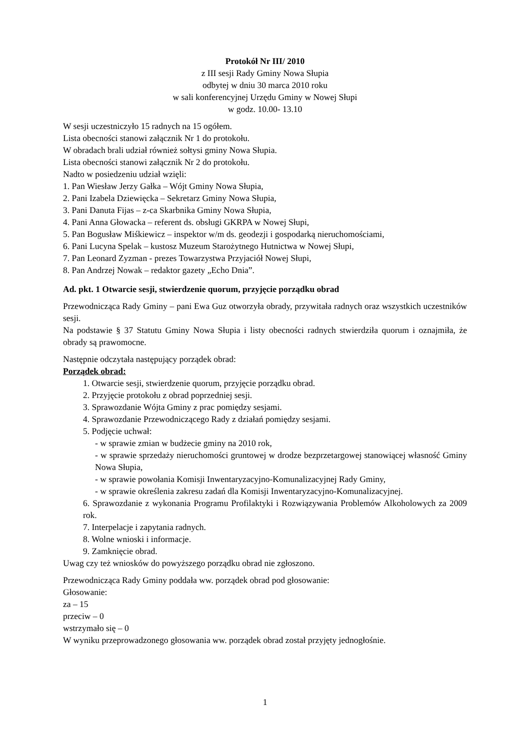Protokół Nr III/ 2010
z III sesji Rady Gminy Nowa Słupia
odbytej w dniu 30 marca 2010 roku
w sali konferencyjnej Urzędu Gminy w Nowej Słupi
w godz. 10.00- 13.10
W sesji uczestniczyło 15 radnych na 15 ogółem.
Lista obecności stanowi załącznik Nr 1 do protokołu.
W obradach brali udział również sołtysi gminy Nowa Słupia.
Lista obecności stanowi załącznik Nr 2 do protokołu.
Nadto w posiedzeniu udział wzięli:
1. Pan Wiesław Jerzy Gałka – Wójt Gminy Nowa Słupia,
2. Pani Izabela Dziewięcka – Sekretarz Gminy Nowa Słupia,
3. Pani Danuta Fijas – z-ca Skarbnika Gminy Nowa Słupia,
4. Pani Anna Głowacka – referent ds. obsługi GKRPA w Nowej Słupi,
5. Pan Bogusław Miśkiewicz – inspektor w/m ds. geodezji i gospodarką nieruchomościami,
6. Pani Lucyna Spelak – kustosz Muzeum Starożytnego Hutnictwa w Nowej Słupi,
7. Pan Leonard Zyzman - prezes Towarzystwa Przyjaciół Nowej Słupi,
8. Pan Andrzej Nowak – redaktor gazety „Echo Dnia”.
Ad. pkt. 1 Otwarcie sesji, stwierdzenie quorum, przyjęcie porządku obrad
Przewodnicząca Rady Gminy – pani Ewa Guz otworzyła obrady, przywitała radnych oraz wszystkich uczestników sesji.
Na podstawie § 37 Statutu Gminy Nowa Słupia i listy obecności radnych stwierdziła quorum i oznajmiła, że obrady są prawomocne.
Następnie odczytała następujący porządek obrad:
Porządek obrad:
1. Otwarcie sesji, stwierdzenie quorum, przyjęcie porządku obrad.
2. Przyjęcie protokołu z obrad poprzedniej sesji.
3. Sprawozdanie Wójta Gminy z prac pomiędzy sesjami.
4. Sprawozdanie Przewodniczącego Rady z działań pomiędzy sesjami.
5. Podjęcie uchwał:
- w sprawie zmian w budżecie gminy na 2010 rok,
- w sprawie sprzedaży nieruchomości gruntowej w drodze bezprzetargowej stanowiącej własność Gminy Nowa Słupia,
- w sprawie powołania Komisji Inwentaryzacyjno-Komunalizacyjnej Rady Gminy,
- w sprawie określenia zakresu zadań dla Komisji Inwentaryzacyjno-Komunalizacyjnej.
6. Sprawozdanie z wykonania Programu Profilaktyki i Rozwiązywania Problemów Alkoholowych za 2009 rok.
7. Interpelacje i zapytania radnych.
8. Wolne wnioski i informacje.
9. Zamknięcie obrad.
Uwag czy też wniosków do powyższego porządku obrad nie zgłoszono.
Przewodnicząca Rady Gminy poddała ww. porządek obrad pod głosowanie:
Głosowanie:
za – 15
przeciw – 0
wstrzymało się – 0
W wyniku przeprowadzonego głosowania ww. porządek obrad został przyjęty jednogłośnie.
1